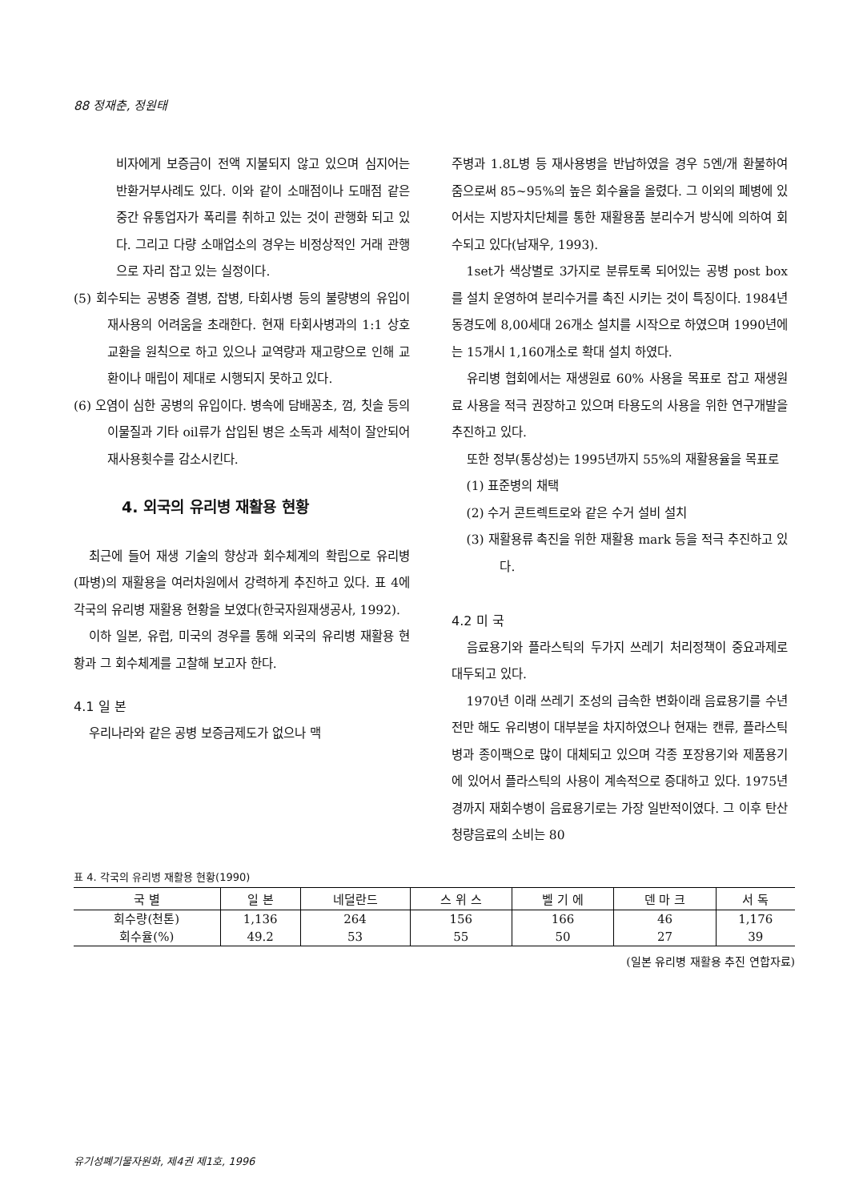88 정재춘, 정원태
비자에게 보증금이 전액 지불되지 않고 있으며 심지어는 반환거부사례도 있다. 이와 같이 소매점이나 도매점 같은 중간 유통업자가 폭리를 취하고 있는 것이 관행화 되고 있다. 그리고 다량 소매업소의 경우는 비정상적인 거래 관행으로 자리 잡고 있는 실정이다.
(5) 회수되는 공병중 결병, 잡병, 타회사병 등의 불량병의 유입이 재사용의 어려움을 초래한다. 현재 타회사병과의 1:1 상호 교환을 원칙으로 하고 있으나 교역량과 재고량으로 인해 교환이나 매립이 제대로 시행되지 못하고 있다.
(6) 오염이 심한 공병의 유입이다. 병속에 담배꽁초, 껌, 칫솔 등의 이물질과 기타 oil류가 삽입된 병은 소독과 세척이 잘안되어 재사용횟수를 감소시킨다.
4. 외국의 유리병 재활용 현황
최근에 들어 재생 기술의 향상과 회수체계의 확립으로 유리병(파병)의 재활용을 여러차원에서 강력하게 추진하고 있다. 표 4에 각국의 유리병 재활용 현황을 보였다(한국자원재생공사, 1992).
이하 일본, 유럽, 미국의 경우를 통해 외국의 유리병 재활용 현황과 그 회수체계를 고찰해 보고자 한다.
4.1 일 본
우리나라와 같은 공병 보증금제도가 없으나 맥
주병과 1.8L병 등 재사용병을 반납하였을 경우 5엔/개 환불하여 줌으로써 85~95%의 높은 회수율을 올렸다. 그 이외의 폐병에 있어서는 지방자치단체를 통한 재활용품 분리수거 방식에 의하여 회수되고 있다(남재우, 1993).
1set가 색상별로 3가지로 분류토록 되어있는 공병 post box를 설치 운영하여 분리수거를 촉진 시키는 것이 특징이다. 1984년 동경도에 8,00세대 26개소 설치를 시작으로 하였으며 1990년에는 15개시 1,160개소로 확대 설치 하였다.
유리병 협회에서는 재생원료 60% 사용을 목표로 잡고 재생원료 사용을 적극 권장하고 있으며 타용도의 사용을 위한 연구개발을 추진하고 있다.
또한 정부(통상성)는 1995년까지 55%의 재활용율을 목표로
(1) 표준병의 채택
(2) 수거 콘트렉트로와 같은 수거 설비 설치
(3) 재활용류 촉진을 위한 재활용 mark 등을 적극 추진하고 있다.
4.2 미 국
음료용기와 플라스틱의 두가지 쓰레기 처리정책이 중요과제로 대두되고 있다.
1970년 이래 쓰레기 조성의 급속한 변화이래 음료용기를 수년전만 해도 유리병이 대부분을 차지하였으나 현재는 캔류, 플라스틱병과 종이팩으로 많이 대체되고 있으며 각종 포장용기와 제품용기에 있어서 플라스틱의 사용이 계속적으로 증대하고 있다. 1975년경까지 재회수병이 음료용기로는 가장 일반적이였다. 그 이후 탄산청량음료의 소비는 80
표 4. 각국의 유리병 재활용 현황(1990)
| 국 별 | 일 본 | 네덜란드 | 스 위 스 | 벨 기 에 | 덴 마 크 | 서 독 |
| --- | --- | --- | --- | --- | --- | --- |
| 회수량(천톤) | 1,136 | 264 | 156 | 166 | 46 | 1,176 |
| 회수율(%) | 49.2 | 53 | 55 | 50 | 27 | 39 |
(일본 유리병 재활용 추진 연합자료)
유기성폐기물자원화, 제4권 제1호, 1996